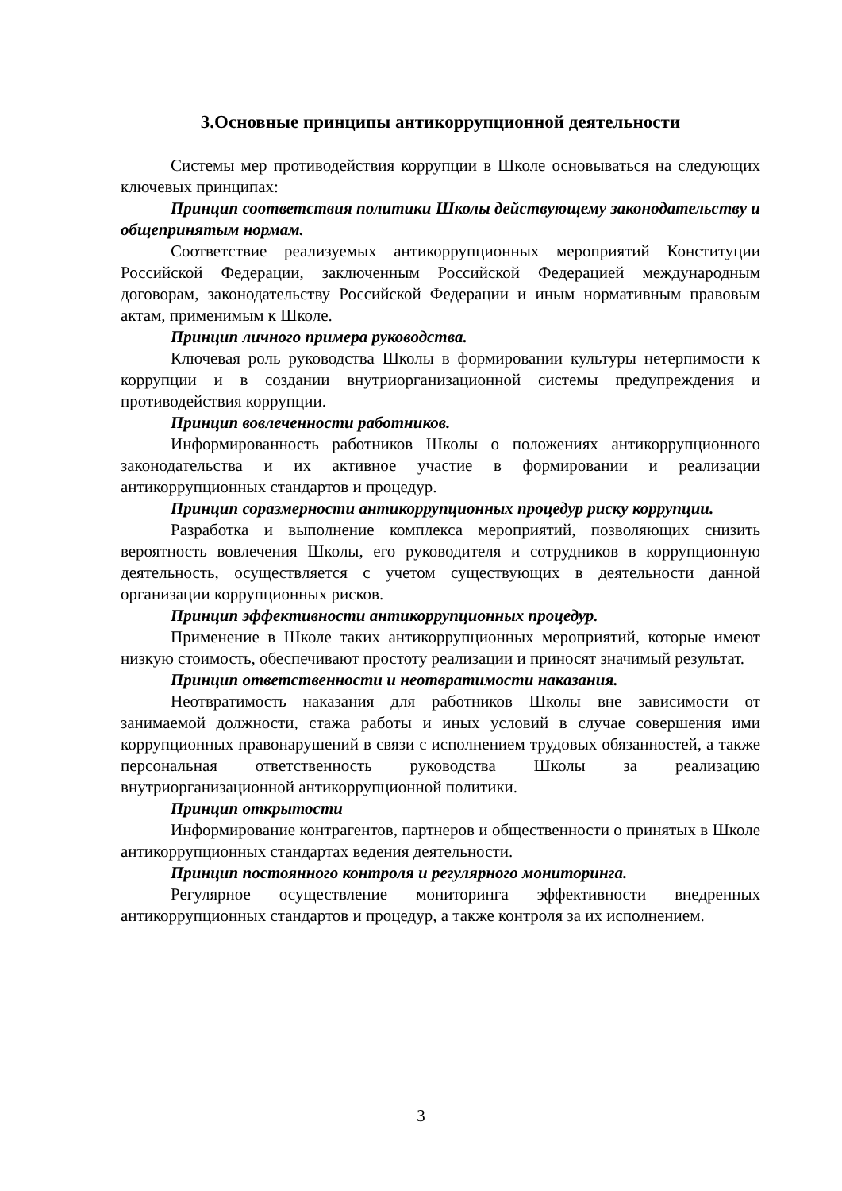3.Основные принципы антикоррупционной деятельности
Системы мер противодействия коррупции в Школе основываться на следующих ключевых принципах:
Принцип соответствия политики Школы действующему законодательству и общепринятым нормам.
Соответствие реализуемых антикоррупционных мероприятий Конституции Российской Федерации, заключенным Российской Федерацией международным договорам, законодательству Российской Федерации и иным нормативным правовым актам, применимым к Школе.
Принцип личного примера руководства.
Ключевая роль руководства Школы в формировании культуры нетерпимости к коррупции и в создании внутриорганизационной системы предупреждения и противодействия коррупции.
Принцип вовлеченности работников.
Информированность работников Школы о положениях антикоррупционного законодательства и их активное участие в формировании и реализации антикоррупционных стандартов и процедур.
Принцип соразмерности антикоррупционных процедур риску коррупции.
Разработка и выполнение комплекса мероприятий, позволяющих снизить вероятность вовлечения Школы, его руководителя и сотрудников в коррупционную деятельность, осуществляется с учетом существующих в деятельности данной организации коррупционных рисков.
Принцип эффективности антикоррупционных процедур.
Применение в Школе таких антикоррупционных мероприятий, которые имеют низкую стоимость, обеспечивают простоту реализации и приносят значимый результат.
Принцип ответственности и неотвратимости наказания.
Неотвратимость наказания для работников Школы вне зависимости от занимаемой должности, стажа работы и иных условий в случае совершения ими коррупционных правонарушений в связи с исполнением трудовых обязанностей, а также персональная ответственность руководства Школы за реализацию внутриорганизационной антикоррупционной политики.
Принцип открытости
Информирование контрагентов, партнеров и общественности о принятых в Школе антикоррупционных стандартах ведения деятельности.
Принцип постоянного контроля и регулярного мониторинга.
Регулярное осуществление мониторинга эффективности внедренных антикоррупционных стандартов и процедур, а также контроля за их исполнением.
3